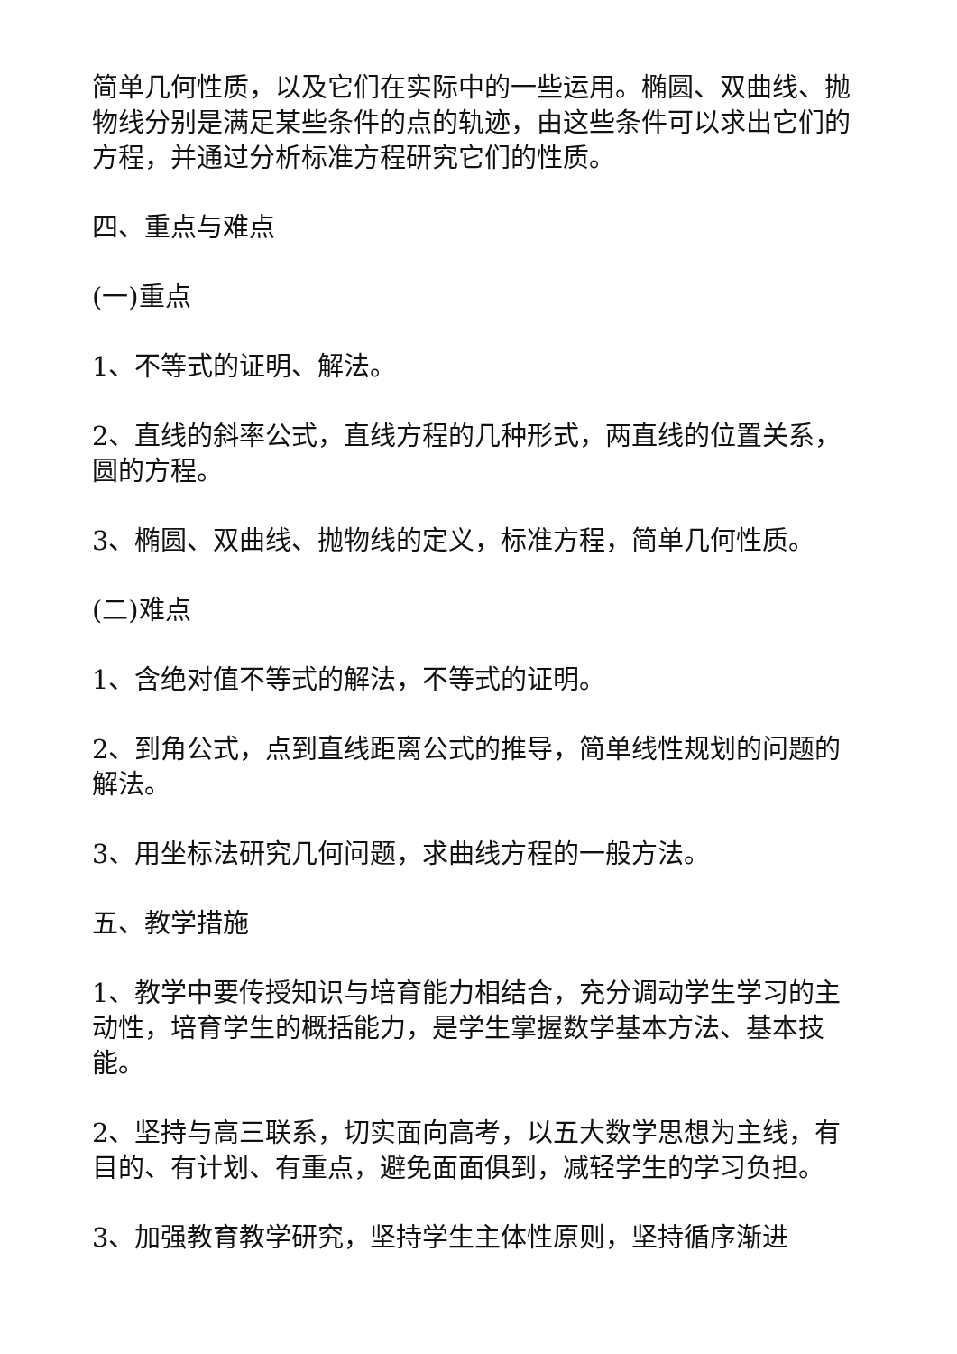简单几何性质，以及它们在实际中的一些运用。椭圆、双曲线、抛物线分别是满足某些条件的点的轨迹，由这些条件可以求出它们的方程，并通过分析标准方程研究它们的性质。
四、重点与难点
(一)重点
1、不等式的证明、解法。
2、直线的斜率公式，直线方程的几种形式，两直线的位置关系，圆的方程。
3、椭圆、双曲线、抛物线的定义，标准方程，简单几何性质。
(二)难点
1、含绝对值不等式的解法，不等式的证明。
2、到角公式，点到直线距离公式的推导，简单线性规划的问题的解法。
3、用坐标法研究几何问题，求曲线方程的一般方法。
五、教学措施
1、教学中要传授知识与培育能力相结合，充分调动学生学习的主动性，培育学生的概括能力，是学生掌握数学基本方法、基本技能。
2、坚持与高三联系，切实面向高考，以五大数学思想为主线，有目的、有计划、有重点，避免面面俱到，减轻学生的学习负担。
3、加强教育教学研究，坚持学生主体性原则，坚持循序渐进